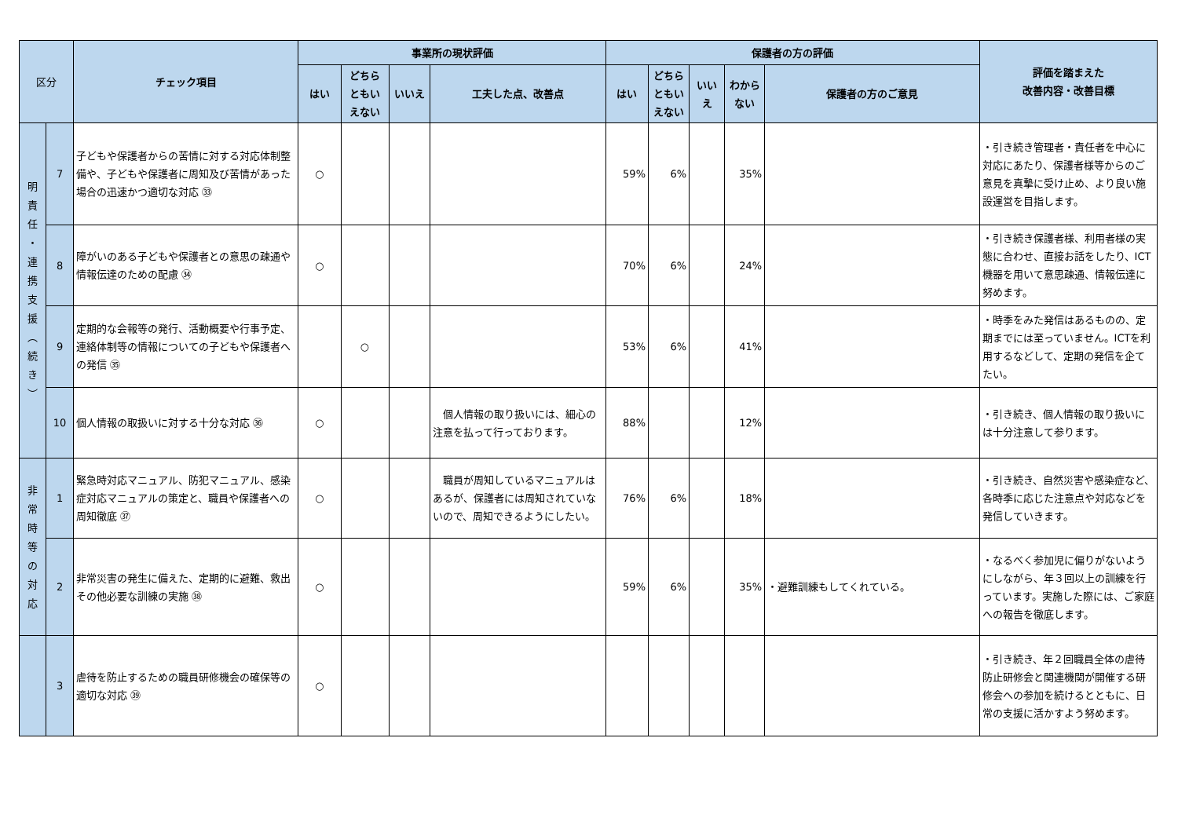| 区分 | | チェック項目 | 事業所の現状評価 | | | | 保護者の方の評価 | | | | | 評価を踏まえた 改善内容・改善目標 |
| --- | --- | --- | --- | --- | --- | --- | --- | --- | --- | --- | --- | --- |
| | | | はい | どちら ともい えない | いいえ | 工夫した点、改善点 | はい | どちら ともい えない | いい え | わから ない | 保護者の方のご意見 | |
| 明 責 任 ・ 連 携 支 援 ︵ 続 き ︶ | 7 | 子どもや保護者からの苦情に対する対応体制整備や、子どもや保護者に周知及び苦情があった場合の迅速かつ適切な対応 ㉝ | ○ | | | | 59% | 6% | | 35% | | ・引き続き管理者・責任者を中心に対応にあたり、保護者様等からのご意見を真摯に受け止め、より良い施設運営を目指します。 |
| | 8 | 障がいのある子どもや保護者との意思の疎通や情報伝達のための配慮 ㉞ | ○ | | | | 70% | 6% | | 24% | | ・引き続き保護者様、利用者様の実態に合わせ、直接お話をしたり、ICT機器を用いて意思疎通、情報伝達に努めます。 |
| | 9 | 定期的な会報等の発行、活動概要や行事予定、連絡体制等の情報についての子どもや保護者への発信 ㉟ | | ○ | | | 53% | 6% | | 41% | | ・時季をみた発信はあるものの、定期までには至っていません。ICTを利用するなどして、定期の発信を企てたい。 |
| | 10 | 個人情報の取扱いに対する十分な対応 ㊱ | ○ | | | 個人情報の取り扱いには、細心の注意を払って行っております。 | 88% | | | 12% | | ・引き続き、個人情報の取り扱いには十分注意して参ります。 |
| 非 常 時 等 の 対 応 | 1 | 緊急時対応マニュアル、防犯マニュアル、感染症対応マニュアルの策定と、職員や保護者への周知徹底 ㊲ | ○ | | | 職員が周知しているマニュアルはあるが、保護者には周知されていないので、周知できるようにしたい。 | 76% | 6% | | 18% | | ・引き続き、自然災害や感染症など、各時季に応じた注意点や対応などを発信していきます。 |
| | 2 | 非常災害の発生に備えた、定期的に避難、救出その他必要な訓練の実施 ㊳ | ○ | | | | 59% | 6% | | 35% | ・避難訓練もしてくれている。 | ・なるべく参加児に偏りがないようにしながら、年３回以上の訓練を行っています。実施した際には、ご家庭への報告を徹底します。 |
| | 3 | 虐待を防止するための職員研修機会の確保等の適切な対応 ㊴ | ○ | | | | | | | | | ・引き続き、年２回職員全体の虐待防止研修会と関連機関が開催する研修会への参加を続けるとともに、日常の支援に活かすよう努めます。 |